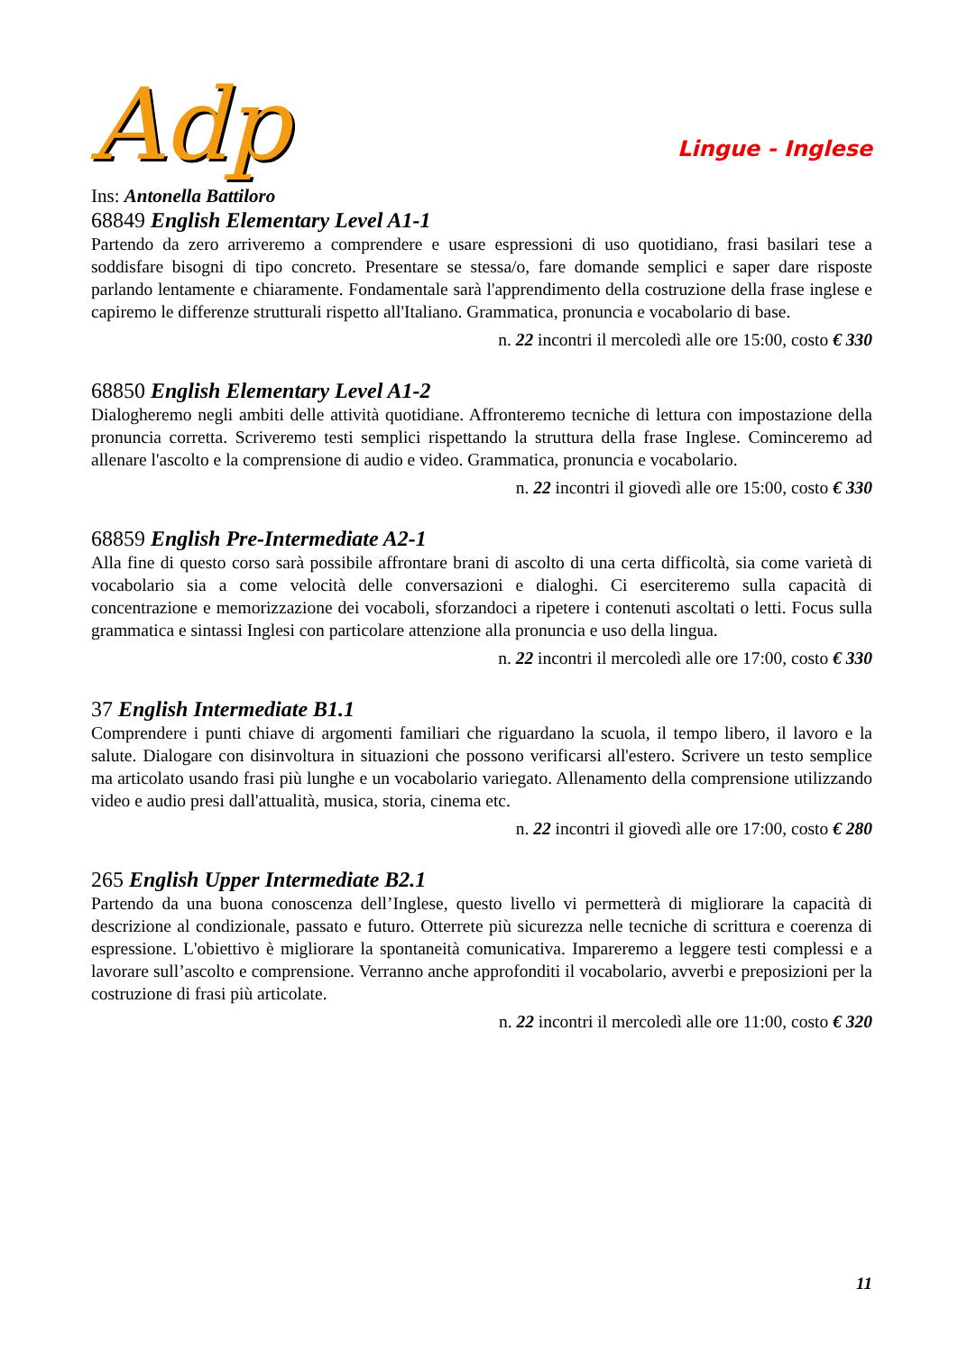Adp
Lingue - Inglese
Ins: Antonella Battiloro
68849 English Elementary Level A1-1
Partendo da zero arriveremo a comprendere e usare espressioni di uso quotidiano, frasi basilari tese a soddisfare bisogni di tipo concreto. Presentare se stessa/o, fare domande semplici e saper dare risposte parlando lentamente e chiaramente. Fondamentale sarà l'apprendimento della costruzione della frase inglese e capiremo le differenze strutturali rispetto all'Italiano. Grammatica, pronuncia e vocabolario di base.
n. 22 incontri il mercoledì alle ore 15:00, costo € 330
68850 English Elementary Level A1-2
Dialogheremo negli ambiti delle attività quotidiane. Affronteremo tecniche di lettura con impostazione della pronuncia corretta. Scriveremo testi semplici rispettando la struttura della frase Inglese. Cominceremo ad allenare l'ascolto e la comprensione di audio e video. Grammatica, pronuncia e vocabolario.
n. 22 incontri il giovedì alle ore 15:00, costo € 330
68859 English Pre-Intermediate A2-1
Alla fine di questo corso sarà possibile affrontare brani di ascolto di una certa difficoltà, sia come varietà di vocabolario sia a come velocità delle conversazioni e dialoghi. Ci eserciteremo sulla capacità di concentrazione e memorizzazione dei vocaboli, sforzandoci a ripetere i contenuti ascoltati o letti. Focus sulla grammatica e sintassi Inglesi con particolare attenzione alla pronuncia e uso della lingua.
n. 22 incontri il mercoledì alle ore 17:00, costo € 330
37 English Intermediate B1.1
Comprendere i punti chiave di argomenti familiari che riguardano la scuola, il tempo libero, il lavoro e la salute. Dialogare con disinvoltura in situazioni che possono verificarsi all'estero. Scrivere un testo semplice ma articolato usando frasi più lunghe e un vocabolario variegato. Allenamento della comprensione utilizzando video e audio presi dall'attualità, musica, storia, cinema etc.
n. 22 incontri il giovedì alle ore 17:00, costo € 280
265 English Upper Intermediate B2.1
Partendo da una buona conoscenza dell’Inglese, questo livello vi permetterà di migliorare la capacità di descrizione al condizionale, passato e futuro. Otterrete più sicurezza nelle tecniche di scrittura e coerenza di espressione. L'obiettivo è migliorare la spontaneità comunicativa. Impareremo a leggere testi complessi e a lavorare sull’ascolto e comprensione. Verranno anche approfonditi il vocabolario, avverbi e preposizioni per la costruzione di frasi più articolate.
n. 22 incontri il mercoledì alle ore 11:00, costo € 320
11